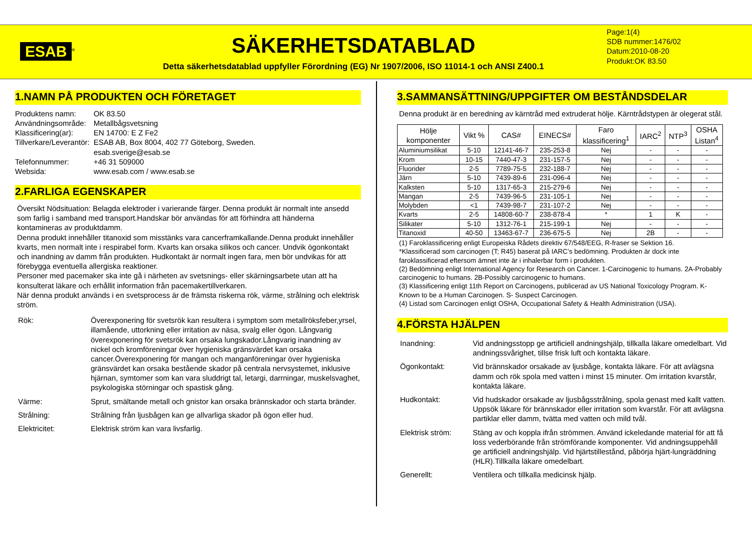ESAB<sup>®</sup>
SÄKERHETSDATABLAD
Detta säkerhetsdatablad uppfyller Förordning (EG) Nr 1907/2006, ISO 11014-1 och ANSI Z400.1
Page:1(4)
SDB nummer:1476/02
Datum:2010-08-20
Produkt:OK 83.50
1.NAMN PÅ PRODUKTEN OCH FÖRETAGET
| Produktens namn: | OK 83.50 |
| Användningsområde: | Metallbågsvetsning |
| Klassificering(ar): | EN 14700: E Z Fe2 |
| Tillverkare/Leverantör: | ESAB AB, Box 8004, 402 77 Göteborg, Sweden. esab.sverige@esab.se |
| Telefonnummer: | +46 31 509000 |
| Websida: | www.esab.com / www.esab.se |
2.FARLIGA EGENSKAPER
Översikt Nödsituation: Belagda elektroder i varierande färger. Denna produkt är normalt inte ansedd som farlig i samband med transport.Handskar bör användas för att förhindra att händerna kontamineras av produktdamm.
Denna produkt innehåller titanoxid som misstänks vara cancerframkallande.Denna produkt innehåller kvarts, men normalt inte i respirabel form. Kvarts kan orsaka silikos och cancer. Undvik ögonkontakt och inandning av damm från produkten. Hudkontakt är normalt ingen fara, men bör undvikas för att förebygga eventuella allergiska reaktioner.
Personer med pacemaker ska inte gå i närheten av svetsnings- eller skärningsarbete utan att ha konsulterat läkare och erhållit information från pacemakertillverkaren.
När denna produkt används i en svetsprocess är de främsta riskerna rök, värme, strålning och elektrisk ström.
Rök:
Överexponering för svetsrök kan resultera i symptom som metallröksfeber,yrsel, illamående, uttorkning eller irritation av näsa, svalg eller ögon. Långvarig överexponering för svetsrök kan orsaka lungskador.Långvarig inandning av nickel och kromföreningar över hygieniska gränsvärdet kan orsaka cancer.Överexponering för mangan och manganföreningar över hygieniska gränsvärdet kan orsaka bestående skador på centrala nervsystemet, inklusive hjärnan, symtomer som kan vara sluddrigt tal, letargi, darrningar, muskelsvaghet, psykologiska störningar och spastisk gång.
Värme:
Sprut, smältande metall och gnistor kan orsaka brännskador och starta bränder.
Strålning:
Strålning från ljusbågen kan ge allvarliga skador på ögon eller hud.
Elektricitet:
Elektrisk ström kan vara livsfarlig.
3.SAMMANSÄTTNING/UPPGIFTER OM BESTÅNDSDELAR
Denna produkt är en beredning av kärntråd med extruderat hölje. Kärntrådstypen är olegerat stål.
| Hölje komponenter | Vikt % | CAS# | EINECS# | Faro klassificering<sup>1</sup> | IARC<sup>2</sup> | NTP<sup>3</sup> | OSHA Listan<sup>4</sup> |
| --- | --- | --- | --- | --- | --- | --- | --- |
| Aluminiumsilikat | 5-10 | 12141-46-7 | 235-253-8 | Nej | - | - | - |
| Krom | 10-15 | 7440-47-3 | 231-157-5 | Nej | - | - | - |
| Fluorider | 2-5 | 7789-75-5 | 232-188-7 | Nej | - | - | - |
| Järn | 5-10 | 7439-89-6 | 231-096-4 | Nej | - | - | - |
| Kalksten | 5-10 | 1317-65-3 | 215-279-6 | Nej | - | - | - |
| Mangan | 2-5 | 7439-96-5 | 231-105-1 | Nej | - | - | - |
| Molybden | <1 | 7439-98-7 | 231-107-2 | Nej | - | - | - |
| Kvarts | 2-5 | 14808-60-7 | 238-878-4 | * | 1 | K | - |
| Silikater | 5-10 | 1312-76-1 | 215-199-1 | Nej | - | - | - |
| Titanoxid | 40-50 | 13463-67-7 | 236-675-5 | Nej | 2B | - | - |
(1) Faroklassificering enligt Europeiska Rådets direktiv 67/548/EEG, R-fraser se Sektion 16.
*Klassificerad som carcinogen (T; R45) baserat på IARC’s bedömning. Produkten är dock inte faroklassificerad eftersom ämnet inte är i inhalerbar form i produkten.
(2) Bedömning enligt International Agency for Research on Cancer. 1-Carcinogenic to humans. 2A-Probably carcinogenic to humans. 2B-Possibly carcinogenic to humans.
(3) Klassificering enligt 11th Report on Carcinogens, publicerad av US National Toxicology Program. K-Known to be a Human Carcinogen. S- Suspect Carcinogen.
(4) Listad som Carcinogen enligt OSHA, Occupational Safety & Health Administration (USA).
4.FÖRSTA HJÄLPEN
Inandning:
Vid andningsstopp ge artificiell andningshjälp, tillkalla läkare omedelbart. Vid andningssvårighet, tillse frisk luft och kontakta läkare.
Ögonkontakt:
Vid brännskador orsakade av ljusbåge, kontakta läkare. För att avlägsna damm och rök spola med vatten i minst 15 minuter. Om irritation kvarstår, kontakta läkare.
Hudkontakt:
Vid hudskador orsakade av ljusbågsstrålning, spola genast med kallt vatten. Uppsök läkare för brännskador eller irritation som kvarstår. För att avlägsna partiklar eller damm, tvätta med vatten och mild tvål.
Elektrisk ström:
Stäng av och koppla ifrån strömmen. Använd ickeledande material för att få loss vederbörande från strömförande komponenter. Vid andningsuppehåll ge artificiell andningshjälp. Vid hjärtstillestånd, påbörja hjärt-lungräddning (HLR).Tillkalla läkare omedelbart.
Generellt:
Ventilera och tillkalla medicinsk hjälp.